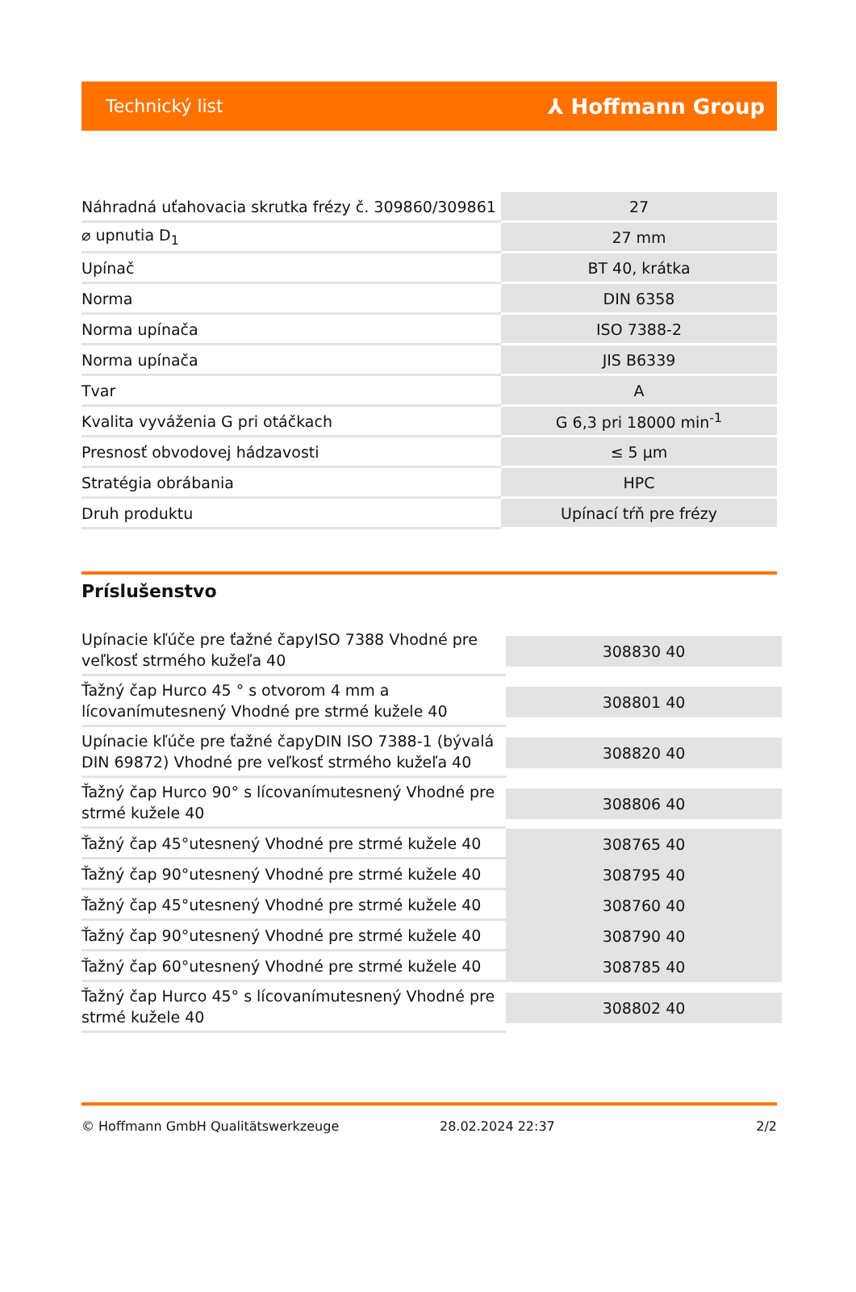Technický list ⅄ Hoffmann Group
| Náhradná uťahovacia skrutka frézy č. 309860/309861 | 27 |
| ⌀ upnutia D<sub>1</sub> | 27 mm |
| Upínač | BT 40, krátka |
| Norma | DIN 6358 |
| Norma upínača | ISO 7388-2 |
| Norma upínača | JIS B6339 |
| Tvar | A |
| Kvalita vyváženia G pri otáčkach | G 6,3 pri 18000 min<sup>-1</sup> |
| Presnosť obvodovej hádzavosti | ≤ 5 µm |
| Stratégia obrábania | HPC |
| Druh produktu | Upínací tŕň pre frézy |
Príslušenstvo
| Upínacie kľúče pre ťažné čapyISO 7388 Vhodné pre veľkosť strmého kužeľa 40 | 308830 40 |
| Ťažný čap Hurco 45 ° s otvorom 4 mm a lícovanímutesnený Vhodné pre strmé kužele 40 | 308801 40 |
| Upínacie kľúče pre ťažné čapyDIN ISO 7388-1 (bývalá DIN 69872) Vhodné pre veľkosť strmého kužeľa 40 | 308820 40 |
| Ťažný čap Hurco 90° s lícovanímutesnený Vhodné pre strmé kužele 40 | 308806 40 |
| Ťažný čap 45°utesnený Vhodné pre strmé kužele 40 | 308765 40 |
| Ťažný čap 90°utesnený Vhodné pre strmé kužele 40 | 308795 40 |
| Ťažný čap 45°utesnený Vhodné pre strmé kužele 40 | 308760 40 |
| Ťažný čap 90°utesnený Vhodné pre strmé kužele 40 | 308790 40 |
| Ťažný čap 60°utesnený Vhodné pre strmé kužele 40 | 308785 40 |
| Ťažný čap Hurco 45° s lícovanímutesnený Vhodné pre strmé kužele 40 | 308802 40 |
© Hoffmann GmbH Qualitätswerkzeuge 28.02.2024 22:37 2/2